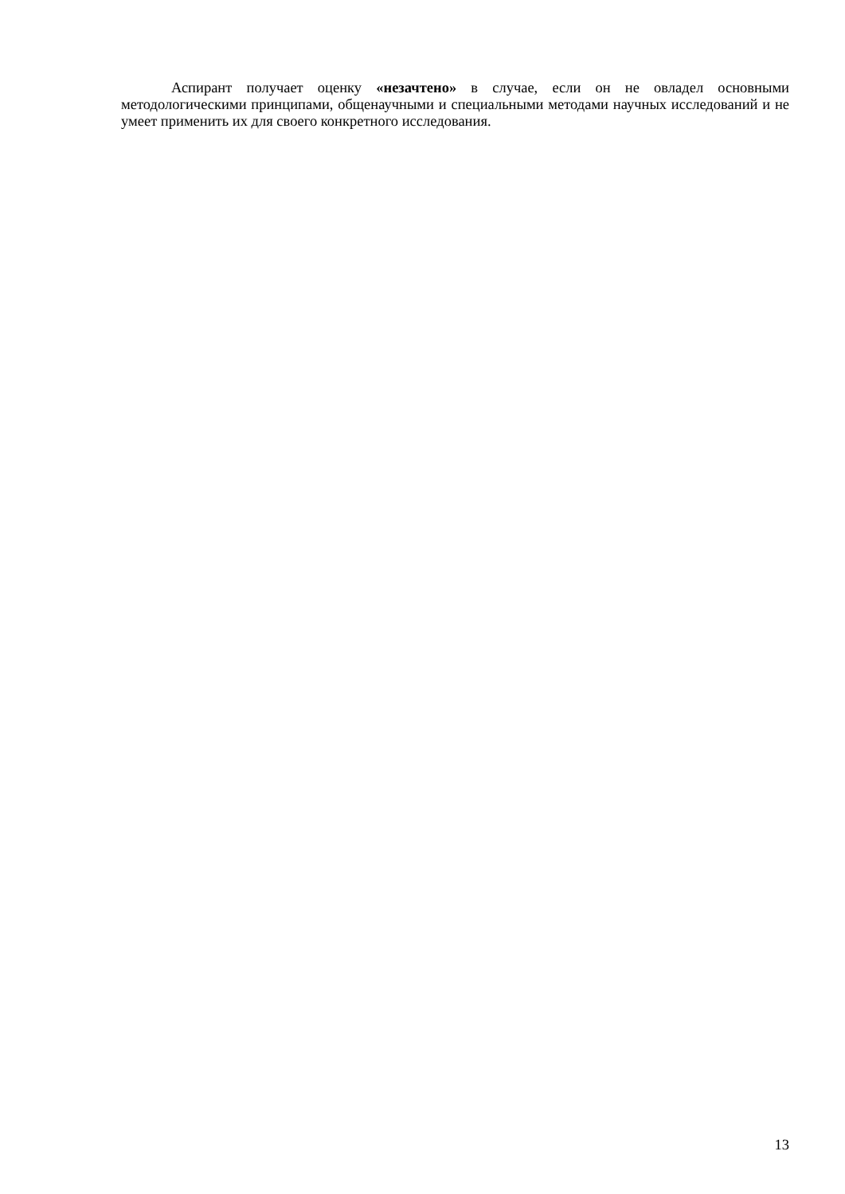Аспирант получает оценку «незачтено» в случае, если он не овладел основными методологическими принципами, общенаучными и специальными методами научных исследований и не умеет применить их для своего конкретного исследования.
13